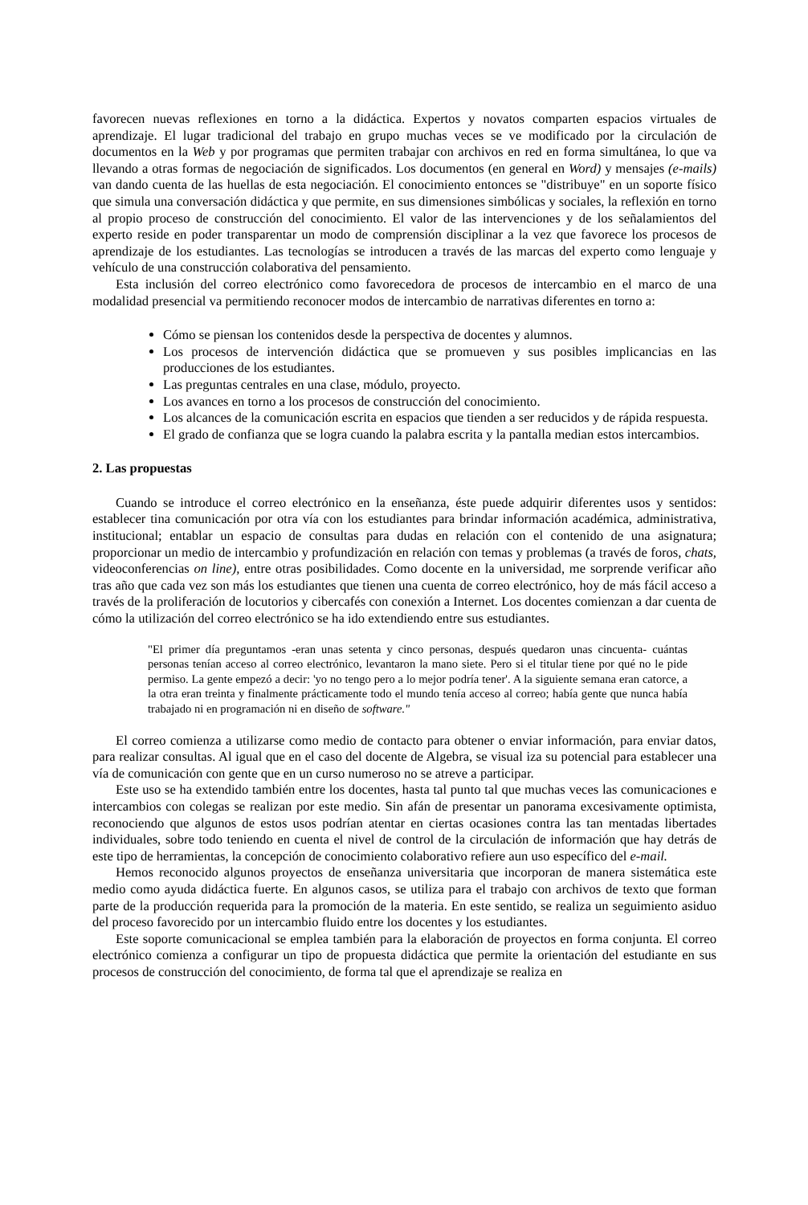favorecen nuevas reflexiones en torno a la didáctica. Expertos y novatos comparten espacios virtuales de aprendizaje. El lugar tradicional del trabajo en grupo muchas veces se ve modificado por la circulación de documentos en la Web y por programas que permiten trabajar con archivos en red en forma simultánea, lo que va llevando a otras formas de negociación de significados. Los documentos (en general en Word) y mensajes (e-mails) van dando cuenta de las huellas de esta negociación. El conocimiento entonces se "distribuye" en un soporte físico que simula una conversación didáctica y que permite, en sus dimensiones simbólicas y sociales, la reflexión en torno al propio proceso de construcción del conocimiento. El valor de las intervenciones y de los señalamientos del experto reside en poder transparentar un modo de comprensión disciplinar a la vez que favorece los procesos de aprendizaje de los estudiantes. Las tecnologías se introducen a través de las marcas del experto como lenguaje y vehículo de una construcción colaborativa del pensamiento.
Esta inclusión del correo electrónico como favorecedora de procesos de intercambio en el marco de una modalidad presencial va permitiendo reconocer modos de intercambio de narrativas diferentes en torno a:
Cómo se piensan los contenidos desde la perspectiva de docentes y alumnos.
Los procesos de intervención didáctica que se promueven y sus posibles implicancias en las producciones de los estudiantes.
Las preguntas centrales en una clase, módulo, proyecto.
Los avances en torno a los procesos de construcción del conocimiento.
Los alcances de la comunicación escrita en espacios que tienden a ser reducidos y de rápida respuesta.
El grado de confianza que se logra cuando la palabra escrita y la pantalla median estos intercambios.
2. Las propuestas
Cuando se introduce el correo electrónico en la enseñanza, éste puede adquirir diferentes usos y sentidos: establecer tina comunicación por otra vía con los estudiantes para brindar información académica, administrativa, institucional; entablar un espacio de consultas para dudas en relación con el contenido de una asignatura; proporcionar un medio de intercambio y profundización en relación con temas y problemas (a través de foros, chats, videoconferencias on line), entre otras posibilidades. Como docente en la universidad, me sorprende verificar año tras año que cada vez son más los estudiantes que tienen una cuenta de correo electrónico, hoy de más fácil acceso a través de la proliferación de locutorios y cibercafés con conexión a Internet. Los docentes comienzan a dar cuenta de cómo la utilización del correo electrónico se ha ido extendiendo entre sus estudiantes.
"El primer día preguntamos -eran unas setenta y cinco personas, después quedaron unas cincuenta- cuántas personas tenían acceso al correo electrónico, levantaron la mano siete. Pero si el titular tiene por qué no le pide permiso. La gente empezó a decir: 'yo no tengo pero a lo mejor podría tener'. A la siguiente semana eran catorce, a la otra eran treinta y finalmente prácticamente todo el mundo tenía acceso al correo; había gente que nunca había trabajado ni en programación ni en diseño de software."
El correo comienza a utilizarse como medio de contacto para obtener o enviar información, para enviar datos, para realizar consultas. Al igual que en el caso del docente de Algebra, se visual iza su potencial para establecer una vía de comunicación con gente que en un curso numeroso no se atreve a participar.
Este uso se ha extendido también entre los docentes, hasta tal punto tal que muchas veces las comunicaciones e intercambios con colegas se realizan por este medio. Sin afán de presentar un panorama excesivamente optimista, reconociendo que algunos de estos usos podrían atentar en ciertas ocasiones contra las tan mentadas libertades individuales, sobre todo teniendo en cuenta el nivel de control de la circulación de información que hay detrás de este tipo de herramientas, la concepción de conocimiento colaborativo refiere aun uso específico del e-mail.
Hemos reconocido algunos proyectos de enseñanza universitaria que incorporan de manera sistemática este medio como ayuda didáctica fuerte. En algunos casos, se utiliza para el trabajo con archivos de texto que forman parte de la producción requerida para la promoción de la materia. En este sentido, se realiza un seguimiento asiduo del proceso favorecido por un intercambio fluido entre los docentes y los estudiantes.
Este soporte comunicacional se emplea también para la elaboración de proyectos en forma conjunta. El correo electrónico comienza a configurar un tipo de propuesta didáctica que permite la orientación del estudiante en sus procesos de construcción del conocimiento, de forma tal que el aprendizaje se realiza en